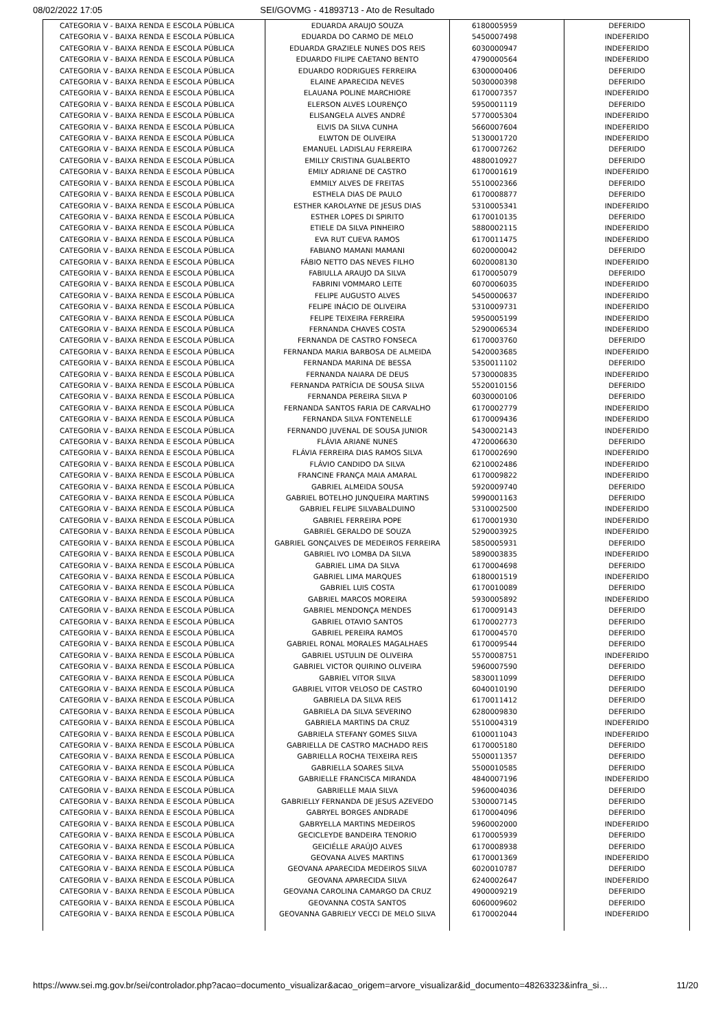08/02/2022 17:05 SEI/GOVMG - 41893713 - Ato de Resultado
| CATEGORIA V - BAIXA RENDA E ESCOLA PÚBLICA | EDUARDA ARAUJO SOUZA | 6180005959 | DEFERIDO |
| CATEGORIA V - BAIXA RENDA E ESCOLA PÚBLICA | EDUARDA DO CARMO DE MELO | 5450007498 | INDEFERIDO |
| CATEGORIA V - BAIXA RENDA E ESCOLA PÚBLICA | EDUARDA GRAZIELE NUNES DOS REIS | 6030000947 | INDEFERIDO |
| CATEGORIA V - BAIXA RENDA E ESCOLA PÚBLICA | EDUARDO FILIPE CAETANO BENTO | 4790000564 | INDEFERIDO |
| CATEGORIA V - BAIXA RENDA E ESCOLA PÚBLICA | EDUARDO RODRIGUES FERREIRA | 6300000406 | DEFERIDO |
| CATEGORIA V - BAIXA RENDA E ESCOLA PÚBLICA | ELAINE APARECIDA NEVES | 5030000398 | DEFERIDO |
| CATEGORIA V - BAIXA RENDA E ESCOLA PÚBLICA | ELAUANA POLINE MARCHIORE | 6170007357 | INDEFERIDO |
| CATEGORIA V - BAIXA RENDA E ESCOLA PÚBLICA | ELERSON ALVES LOURENÇO | 5950001119 | DEFERIDO |
| CATEGORIA V - BAIXA RENDA E ESCOLA PÚBLICA | ELISANGELA ALVES ANDRÉ | 5770005304 | INDEFERIDO |
| CATEGORIA V - BAIXA RENDA E ESCOLA PÚBLICA | ELVIS DA SILVA CUNHA | 5660007604 | INDEFERIDO |
| CATEGORIA V - BAIXA RENDA E ESCOLA PÚBLICA | ELWTON DE OLIVEIRA | 5130001720 | INDEFERIDO |
| CATEGORIA V - BAIXA RENDA E ESCOLA PÚBLICA | EMANUEL LADISLAU FERREIRA | 6170007262 | DEFERIDO |
| CATEGORIA V - BAIXA RENDA E ESCOLA PÚBLICA | EMILLY CRISTINA GUALBERTO | 4880010927 | DEFERIDO |
| CATEGORIA V - BAIXA RENDA E ESCOLA PÚBLICA | EMILY ADRIANE DE CASTRO | 6170001619 | INDEFERIDO |
| CATEGORIA V - BAIXA RENDA E ESCOLA PÚBLICA | EMMILY ALVES DE FREITAS | 5510002366 | DEFERIDO |
| CATEGORIA V - BAIXA RENDA E ESCOLA PÚBLICA | ESTHELA DIAS DE PAULO | 6170008877 | DEFERIDO |
| CATEGORIA V - BAIXA RENDA E ESCOLA PÚBLICA | ESTHER KAROLAYNE DE JESUS DIAS | 5310005341 | INDEFERIDO |
| CATEGORIA V - BAIXA RENDA E ESCOLA PÚBLICA | ESTHER LOPES DI SPIRITO | 6170010135 | DEFERIDO |
| CATEGORIA V - BAIXA RENDA E ESCOLA PÚBLICA | ETIELE DA SILVA PINHEIRO | 5880002115 | INDEFERIDO |
| CATEGORIA V - BAIXA RENDA E ESCOLA PÚBLICA | EVA RUT CUEVA RAMOS | 6170011475 | INDEFERIDO |
| CATEGORIA V - BAIXA RENDA E ESCOLA PÚBLICA | FABIANO MAMANI MAMANI | 6020000042 | DEFERIDO |
| CATEGORIA V - BAIXA RENDA E ESCOLA PÚBLICA | FÁBIO NETTO DAS NEVES FILHO | 6020008130 | INDEFERIDO |
| CATEGORIA V - BAIXA RENDA E ESCOLA PÚBLICA | FABIULLA ARAUJO DA SILVA | 6170005079 | DEFERIDO |
| CATEGORIA V - BAIXA RENDA E ESCOLA PÚBLICA | FABRINI VOMMARO LEITE | 6070006035 | INDEFERIDO |
| CATEGORIA V - BAIXA RENDA E ESCOLA PÚBLICA | FELIPE AUGUSTO ALVES | 5450000637 | INDEFERIDO |
| CATEGORIA V - BAIXA RENDA E ESCOLA PÚBLICA | FELIPE INÁCIO DE OLIVEIRA | 5310009731 | INDEFERIDO |
| CATEGORIA V - BAIXA RENDA E ESCOLA PÚBLICA | FELIPE TEIXEIRA FERREIRA | 5950005199 | INDEFERIDO |
| CATEGORIA V - BAIXA RENDA E ESCOLA PÚBLICA | FERNANDA CHAVES COSTA | 5290006534 | INDEFERIDO |
| CATEGORIA V - BAIXA RENDA E ESCOLA PÚBLICA | FERNANDA DE CASTRO FONSECA | 6170003760 | DEFERIDO |
| CATEGORIA V - BAIXA RENDA E ESCOLA PÚBLICA | FERNANDA MARIA BARBOSA DE ALMEIDA | 5420003685 | INDEFERIDO |
| CATEGORIA V - BAIXA RENDA E ESCOLA PÚBLICA | FERNANDA MARINA DE BESSA | 5350011102 | DEFERIDO |
| CATEGORIA V - BAIXA RENDA E ESCOLA PÚBLICA | FERNANDA NAIARA DE DEUS | 5730000835 | INDEFERIDO |
| CATEGORIA V - BAIXA RENDA E ESCOLA PÚBLICA | FERNANDA PATRÍCIA DE SOUSA SILVA | 5520010156 | DEFERIDO |
| CATEGORIA V - BAIXA RENDA E ESCOLA PÚBLICA | FERNANDA PEREIRA SILVA P | 6030000106 | DEFERIDO |
| CATEGORIA V - BAIXA RENDA E ESCOLA PÚBLICA | FERNANDA SANTOS FARIA DE CARVALHO | 6170002779 | INDEFERIDO |
| CATEGORIA V - BAIXA RENDA E ESCOLA PÚBLICA | FERNANDA SILVA FONTENELLE | 6170009436 | INDEFERIDO |
| CATEGORIA V - BAIXA RENDA E ESCOLA PÚBLICA | FERNANDO JUVENAL DE SOUSA JUNIOR | 5430002143 | INDEFERIDO |
| CATEGORIA V - BAIXA RENDA E ESCOLA PÚBLICA | FLÁVIA ARIANE NUNES | 4720006630 | DEFERIDO |
| CATEGORIA V - BAIXA RENDA E ESCOLA PÚBLICA | FLÁVIA FERREIRA DIAS RAMOS SILVA | 6170002690 | INDEFERIDO |
| CATEGORIA V - BAIXA RENDA E ESCOLA PÚBLICA | FLÁVIO CANDIDO DA SILVA | 6210002486 | INDEFERIDO |
| CATEGORIA V - BAIXA RENDA E ESCOLA PÚBLICA | FRANCINE FRANÇA MAIA AMARAL | 6170009822 | INDEFERIDO |
| CATEGORIA V - BAIXA RENDA E ESCOLA PÚBLICA | GABRIEL ALMEIDA SOUSA | 5920009740 | DEFERIDO |
| CATEGORIA V - BAIXA RENDA E ESCOLA PÚBLICA | GABRIEL BOTELHO JUNQUEIRA MARTINS | 5990001163 | DEFERIDO |
| CATEGORIA V - BAIXA RENDA E ESCOLA PÚBLICA | GABRIEL FELIPE SILVABALDUINO | 5310002500 | INDEFERIDO |
| CATEGORIA V - BAIXA RENDA E ESCOLA PÚBLICA | GABRIEL FERREIRA POPE | 6170001930 | INDEFERIDO |
| CATEGORIA V - BAIXA RENDA E ESCOLA PÚBLICA | GABRIEL GERALDO DE SOUZA | 5290003925 | INDEFERIDO |
| CATEGORIA V - BAIXA RENDA E ESCOLA PÚBLICA | GABRIEL GONÇALVES DE MEDEIROS FERREIRA | 5850005931 | DEFERIDO |
| CATEGORIA V - BAIXA RENDA E ESCOLA PÚBLICA | GABRIEL IVO LOMBA DA SILVA | 5890003835 | INDEFERIDO |
| CATEGORIA V - BAIXA RENDA E ESCOLA PÚBLICA | GABRIEL LIMA DA SILVA | 6170004698 | DEFERIDO |
| CATEGORIA V - BAIXA RENDA E ESCOLA PÚBLICA | GABRIEL LIMA MARQUES | 6180001519 | INDEFERIDO |
| CATEGORIA V - BAIXA RENDA E ESCOLA PÚBLICA | GABRIEL LUIS COSTA | 6170010089 | DEFERIDO |
| CATEGORIA V - BAIXA RENDA E ESCOLA PÚBLICA | GABRIEL MARCOS MOREIRA | 5930005892 | INDEFERIDO |
| CATEGORIA V - BAIXA RENDA E ESCOLA PÚBLICA | GABRIEL MENDONÇA MENDES | 6170009143 | DEFERIDO |
| CATEGORIA V - BAIXA RENDA E ESCOLA PÚBLICA | GABRIEL OTAVIO SANTOS | 6170002773 | DEFERIDO |
| CATEGORIA V - BAIXA RENDA E ESCOLA PÚBLICA | GABRIEL PEREIRA RAMOS | 6170004570 | DEFERIDO |
| CATEGORIA V - BAIXA RENDA E ESCOLA PÚBLICA | GABRIEL RONAL MORALES MAGALHAES | 6170009544 | DEFERIDO |
| CATEGORIA V - BAIXA RENDA E ESCOLA PÚBLICA | GABRIEL USTULIN DE OLIVEIRA | 5570008751 | INDEFERIDO |
| CATEGORIA V - BAIXA RENDA E ESCOLA PÚBLICA | GABRIEL VICTOR QUIRINO OLIVEIRA | 5960007590 | DEFERIDO |
| CATEGORIA V - BAIXA RENDA E ESCOLA PÚBLICA | GABRIEL VITOR SILVA | 5830011099 | DEFERIDO |
| CATEGORIA V - BAIXA RENDA E ESCOLA PÚBLICA | GABRIEL VITOR VELOSO DE CASTRO | 6040010190 | DEFERIDO |
| CATEGORIA V - BAIXA RENDA E ESCOLA PÚBLICA | GABRIELA DA SILVA REIS | 6170011412 | DEFERIDO |
| CATEGORIA V - BAIXA RENDA E ESCOLA PÚBLICA | GABRIELA DA SILVA SEVERINO | 6280009830 | DEFERIDO |
| CATEGORIA V - BAIXA RENDA E ESCOLA PÚBLICA | GABRIELA MARTINS DA CRUZ | 5510004319 | INDEFERIDO |
| CATEGORIA V - BAIXA RENDA E ESCOLA PÚBLICA | GABRIELA STEFANY GOMES SILVA | 6100011043 | INDEFERIDO |
| CATEGORIA V - BAIXA RENDA E ESCOLA PÚBLICA | GABRIELLA DE CASTRO MACHADO REIS | 6170005180 | DEFERIDO |
| CATEGORIA V - BAIXA RENDA E ESCOLA PÚBLICA | GABRIELLA ROCHA TEIXEIRA REIS | 5500011357 | DEFERIDO |
| CATEGORIA V - BAIXA RENDA E ESCOLA PÚBLICA | GABRIELLA SOARES SILVA | 5500010585 | DEFERIDO |
| CATEGORIA V - BAIXA RENDA E ESCOLA PÚBLICA | GABRIELLE FRANCISCA MIRANDA | 4840007196 | INDEFERIDO |
| CATEGORIA V - BAIXA RENDA E ESCOLA PÚBLICA | GABRIELLE MAIA SILVA | 5960004036 | DEFERIDO |
| CATEGORIA V - BAIXA RENDA E ESCOLA PÚBLICA | GABRIELLY FERNANDA DE JESUS AZEVEDO | 5300007145 | DEFERIDO |
| CATEGORIA V - BAIXA RENDA E ESCOLA PÚBLICA | GABRYEL BORGES ANDRADE | 6170004096 | DEFERIDO |
| CATEGORIA V - BAIXA RENDA E ESCOLA PÚBLICA | GABRYELLA MARTINS MEDEIROS | 5960002000 | INDEFERIDO |
| CATEGORIA V - BAIXA RENDA E ESCOLA PÚBLICA | GECICLEYDE BANDEIRA TENORIO | 6170005939 | DEFERIDO |
| CATEGORIA V - BAIXA RENDA E ESCOLA PÚBLICA | GEICIÉLLE ARAÚJO ALVES | 6170008938 | DEFERIDO |
| CATEGORIA V - BAIXA RENDA E ESCOLA PÚBLICA | GEOVANA ALVES MARTINS | 6170001369 | INDEFERIDO |
| CATEGORIA V - BAIXA RENDA E ESCOLA PÚBLICA | GEOVANA APARECIDA MEDEIROS SILVA | 6020010787 | DEFERIDO |
| CATEGORIA V - BAIXA RENDA E ESCOLA PÚBLICA | GEOVANA APARECIDA SILVA | 6240002647 | INDEFERIDO |
| CATEGORIA V - BAIXA RENDA E ESCOLA PÚBLICA | GEOVANA CAROLINA CAMARGO DA CRUZ | 4900009219 | DEFERIDO |
| CATEGORIA V - BAIXA RENDA E ESCOLA PÚBLICA | GEOVANNA COSTA SANTOS | 6060009602 | DEFERIDO |
| CATEGORIA V - BAIXA RENDA E ESCOLA PÚBLICA | GEOVANNA GABRIELY VECCI DE MELO SILVA | 6170002044 | INDEFERIDO |
https://www.sei.mg.gov.br/sei/controlador.php?acao=documento_visualizar&acao_origem=arvore_visualizar&id_documento=48263323&infra_si… 11/20